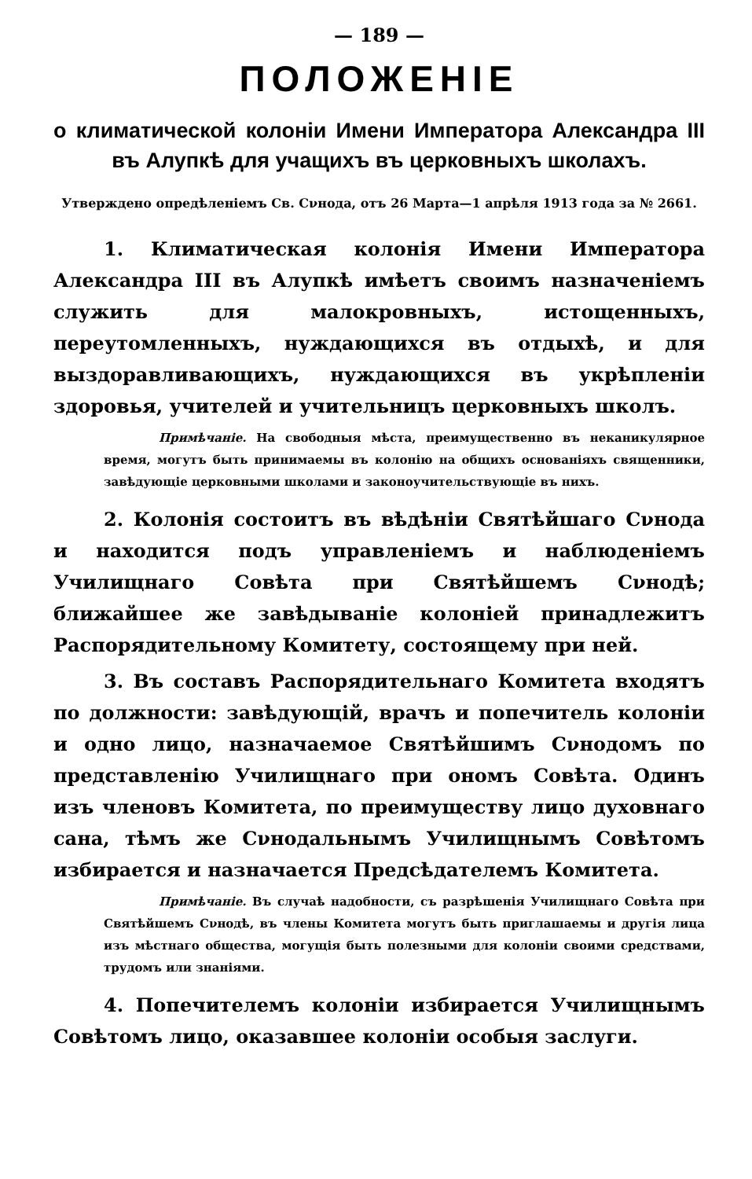— 189 —
ПОЛОЖЕНІЕ
о климатической колоніи Имени Императора Александра III въ Алупкѣ для учащихъ въ церковныхъ школахъ.
Утверждено опредѣленіемъ Св. Сνнода, отъ 26 Марта—1 апрѣля 1913 года за № 2661.
1. Климатическая колонія Имени Императора Александра III въ Алупкѣ имѣетъ своимъ назначеніемъ служить для малокровныхъ, истощенныхъ, переутомленныхъ, нуждающихся въ отдыхѣ, и для выздоравливающихъ, нуждающихся въ укрѣпленіи здоровья, учителей и учительницъ церковныхъ школъ.
Примѣчаніе. На свободныя мѣста, преимущественно въ неканикулярное время, могутъ быть принимаемы въ колонію на общихъ основаніяхъ священники, завѣдующіе церковными школами и законоучительствующіе въ нихъ.
2. Колонія состоитъ въ вѣдѣніи Святѣйшаго Сνнода и находится подъ управленіемъ и наблюденіемъ Училищнаго Совѣта при Святѣйшемъ Сνнодѣ; ближайшее же завѣдываніе колоніей принадлежитъ Распорядительному Комитету, состоящему при ней.
3. Въ составъ Распорядительнаго Комитета входятъ по должности: завѣдующій, врачъ и попечитель колоніи и одно лицо, назначаемое Святѣйшимъ Сνнодомъ по представленію Училищнаго при ономъ Совѣта. Одинъ изъ членовъ Комитета, по преимуществу лицо духовнаго сана, тѣмъ же Сνнодальнымъ Училищнымъ Совѣтомъ избирается и назначается Предсѣдателемъ Комитета.
Примѣчаніе. Въ случаѣ надобности, съ разрѣшенія Училищнаго Совѣта при Святѣйшемъ Сνнодѣ, въ члены Комитета могутъ быть приглашаемы и другія лица изъ мѣстнаго общества, могущія быть полезными для колоніи своими средствами, трудомъ или знаніями.
4. Попечителемъ колоніи избирается Училищнымъ Совѣтомъ лицо, оказавшее колоніи особыя заслуги.